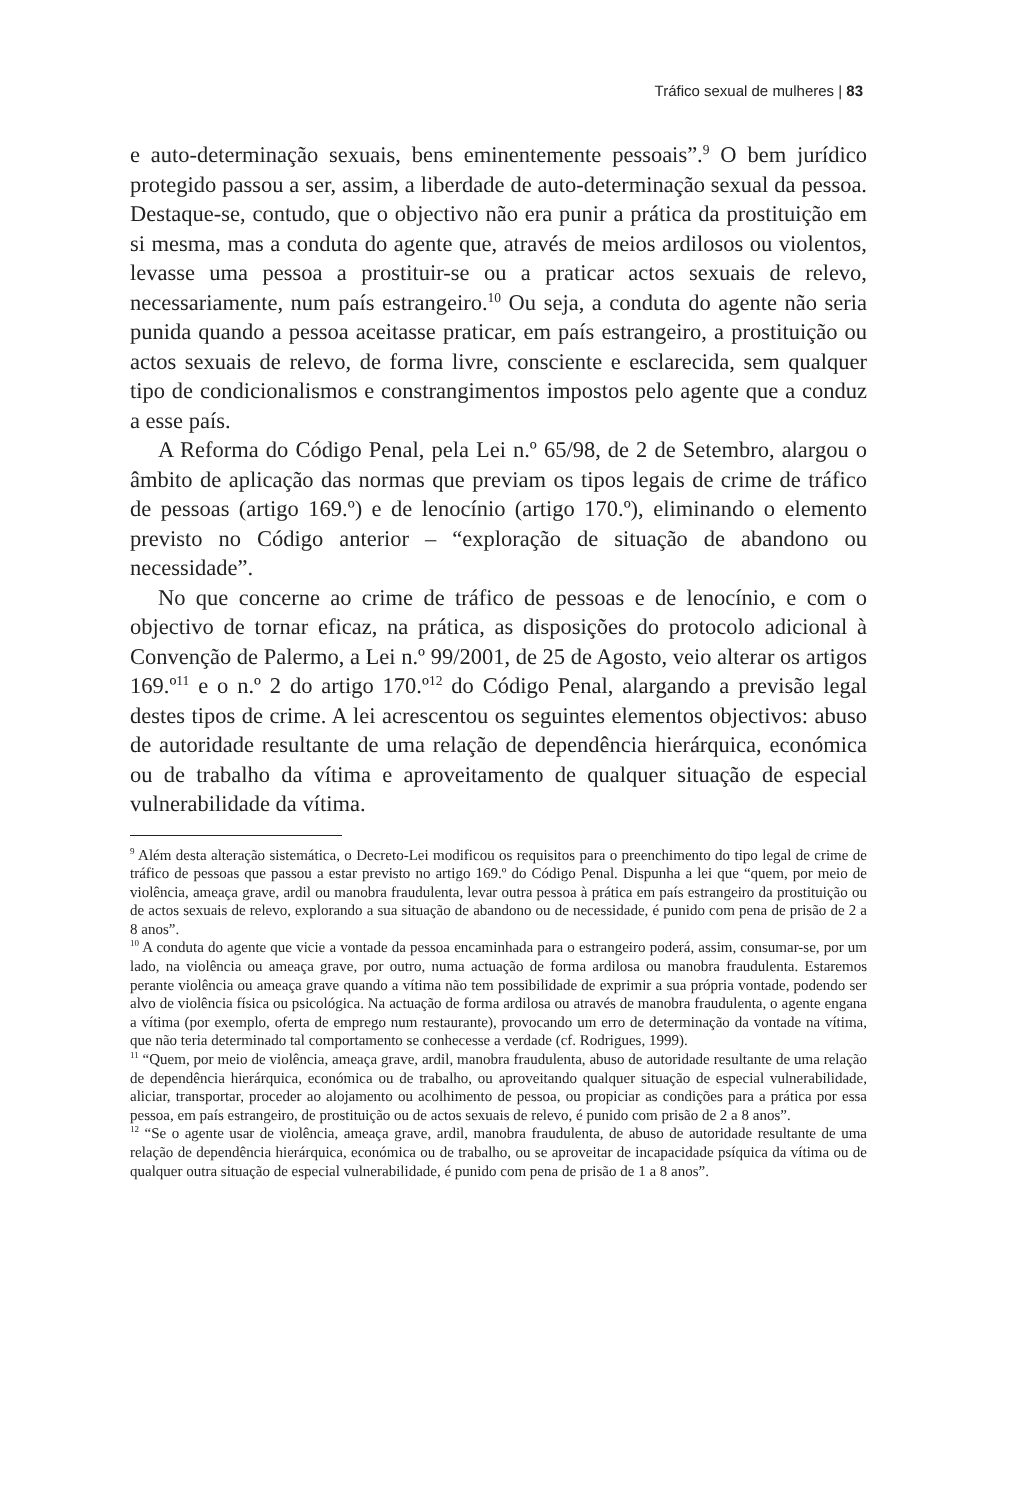Tráfico sexual de mulheres | 83
e auto-determinação sexuais, bens eminentemente pessoais”.<sup>9</sup> O bem jurídico protegido passou a ser, assim, a liberdade de auto-determinação sexual da pessoa. Destaque-se, contudo, que o objectivo não era punir a prática da prostituição em si mesma, mas a conduta do agente que, através de meios ardilosos ou violentos, levasse uma pessoa a prostituir-se ou a praticar actos sexuais de relevo, necessariamente, num país estrangeiro.<sup>10</sup> Ou seja, a conduta do agente não seria punida quando a pessoa aceitasse praticar, em país estrangeiro, a prostituição ou actos sexuais de relevo, de forma livre, consciente e esclarecida, sem qualquer tipo de condicionalismos e constrangimentos impostos pelo agente que a conduz a esse país.
A Reforma do Código Penal, pela Lei n.º 65/98, de 2 de Setembro, alargou o âmbito de aplicação das normas que previam os tipos legais de crime de tráfico de pessoas (artigo 169.º) e de lenocínio (artigo 170.º), eliminando o elemento previsto no Código anterior – “exploração de situação de abandono ou necessidade”.
No que concerne ao crime de tráfico de pessoas e de lenocínio, e com o objectivo de tornar eficaz, na prática, as disposições do protocolo adicional à Convenção de Palermo, a Lei n.º 99/2001, de 25 de Agosto, veio alterar os artigos 169.º<sup>11</sup> e o n.º 2 do artigo 170.º<sup>12</sup> do Código Penal, alargando a previsão legal destes tipos de crime. A lei acrescentou os seguintes elementos objectivos: abuso de autoridade resultante de uma relação de dependência hierárquica, económica ou de trabalho da vítima e aproveitamento de qualquer situação de especial vulnerabilidade da vítima.
<sup>9</sup> Além desta alteração sistemática, o Decreto-Lei modificou os requisitos para o preenchimento do tipo legal de crime de tráfico de pessoas que passou a estar previsto no artigo 169.º do Código Penal. Dispunha a lei que “quem, por meio de violência, ameaça grave, ardil ou manobra fraudulenta, levar outra pessoa à prática em país estrangeiro da prostituição ou de actos sexuais de relevo, explorando a sua situação de abandono ou de necessidade, é punido com pena de prisão de 2 a 8 anos”.
<sup>10</sup> A conduta do agente que vicie a vontade da pessoa encaminhada para o estrangeiro poderá, assim, consumar-se, por um lado, na violência ou ameaça grave, por outro, numa actuação de forma ardilosa ou manobra fraudulenta. Estaremos perante violência ou ameaça grave quando a vítima não tem possibilidade de exprimir a sua própria vontade, podendo ser alvo de violência física ou psicológica. Na actuação de forma ardilosa ou através de manobra fraudulenta, o agente engana a vítima (por exemplo, oferta de emprego num restaurante), provocando um erro de determinação da vontade na vítima, que não teria determinado tal comportamento se conhecesse a verdade (cf. Rodrigues, 1999).
<sup>11</sup> “Quem, por meio de violência, ameaça grave, ardil, manobra fraudulenta, abuso de autoridade resultante de uma relação de dependência hierárquica, económica ou de trabalho, ou aproveitando qualquer situação de especial vulnerabilidade, aliciar, transportar, proceder ao alojamento ou acolhimento de pessoa, ou propiciar as condições para a prática por essa pessoa, em país estrangeiro, de prostituição ou de actos sexuais de relevo, é punido com prisão de 2 a 8 anos”.
<sup>12</sup> “Se o agente usar de violência, ameaça grave, ardil, manobra fraudulenta, de abuso de autoridade resultante de uma relação de dependência hierárquica, económica ou de trabalho, ou se aproveitar de incapacidade psíquica da vítima ou de qualquer outra situação de especial vulnerabilidade, é punido com pena de prisão de 1 a 8 anos”.